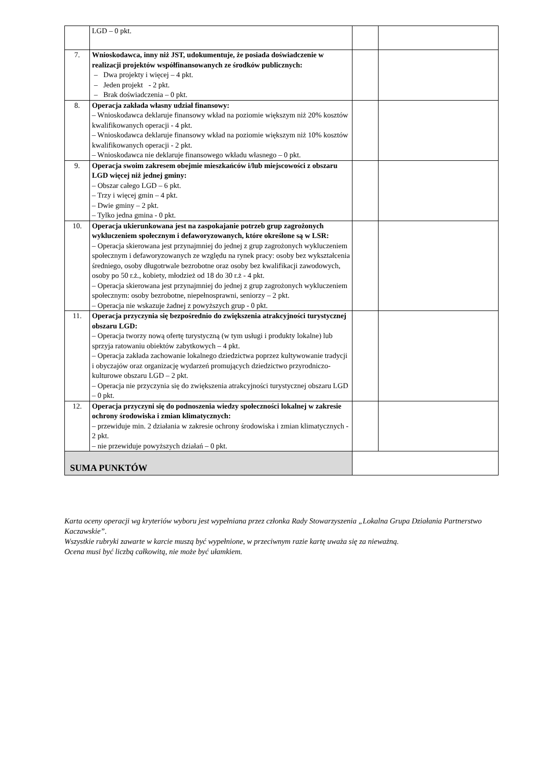| | LGD – 0 pkt. | | |
| 7. | Wnioskodawca, inny niż JST, udokumentuje, że posiada doświadczenie w realizacji projektów współfinansowanych ze środków publicznych: – Dwa projekty i więcej – 4 pkt. – Jeden projekt - 2 pkt. – Brak doświadczenia – 0 pkt. | | |
| 8. | Operacja zakłada własny udział finansowy: – Wnioskodawca deklaruje finansowy wkład na poziomie większym niż 20% kosztów kwalifikowanych operacji - 4 pkt. – Wnioskodawca deklaruje finansowy wkład na poziomie większym niż 10% kosztów kwalifikowanych operacji - 2 pkt. – Wnioskodawca nie deklaruje finansowego wkładu własnego – 0 pkt. | | |
| 9. | Operacja swoim zakresem obejmie mieszkańców i/lub miejscowości z obszaru LGD więcej niż jednej gminy: – Obszar całego LGD – 6 pkt. – Trzy i więcej gmin – 4 pkt. – Dwie gminy – 2 pkt. – Tylko jedna gmina - 0 pkt. | | |
| 10. | Operacja ukierunkowana jest na zaspokajanie potrzeb grup zagrożonych wykluczeniem społecznym i defaworyzowanych, które określone są w LSR: – Operacja skierowana jest przynajmniej do jednej z grup zagrożonych wykluczeniem społecznym i defaworyzowanych ze względu na rynek pracy: osoby bez wykształcenia średniego, osoby długotrwale bezrobotne oraz osoby bez kwalifikacji zawodowych, osoby po 50 r.ż., kobiety, młodzież od 18 do 30 r.ż - 4 pkt. – Operacja skierowana jest przynajmniej do jednej z grup zagrożonych wykluczeniem społecznym: osoby bezrobotne, niepełnosprawni, seniorzy – 2 pkt. – Operacja nie wskazuje żadnej z powyższych grup - 0 pkt. | | |
| 11. | Operacja przyczynia się bezpośrednio do zwiększenia atrakcyjności turystycznej obszaru LGD: – Operacja tworzy nową ofertę turystyczną (w tym usługi i produkty lokalne) lub sprzyja ratowaniu obiektów zabytkowych – 4 pkt. – Operacja zakłada zachowanie lokalnego dziedzictwa poprzez kultywowanie tradycji i obyczajów oraz organizację wydarzeń promujących dziedzictwo przyrodniczo-kulturowe obszaru LGD – 2 pkt. – Operacja nie przyczynia się do zwiększenia atrakcyjności turystycznej obszaru LGD – 0 pkt. | | |
| 12. | Operacja przyczyni się do podnoszenia wiedzy społeczności lokalnej w zakresie ochrony środowiska i zmian klimatycznych: – przewiduje min. 2 działania w zakresie ochrony środowiska i zmian klimatycznych - 2 pkt. – nie przewiduje powyższych działań – 0 pkt. | | |
| SUMA PUNKTÓW | | | |
Karta oceny operacji wg kryteriów wyboru jest wypełniana przez członka Rady Stowarzyszenia „Lokalna Grupa Działania Partnerstwo Kaczawskie”.
Wszystkie rubryki zawarte w karcie muszą być wypełnione, w przeciwnym razie kartę uważa się za nieważną.
Ocena musi być liczbą całkowitą, nie może być ułamkiem.